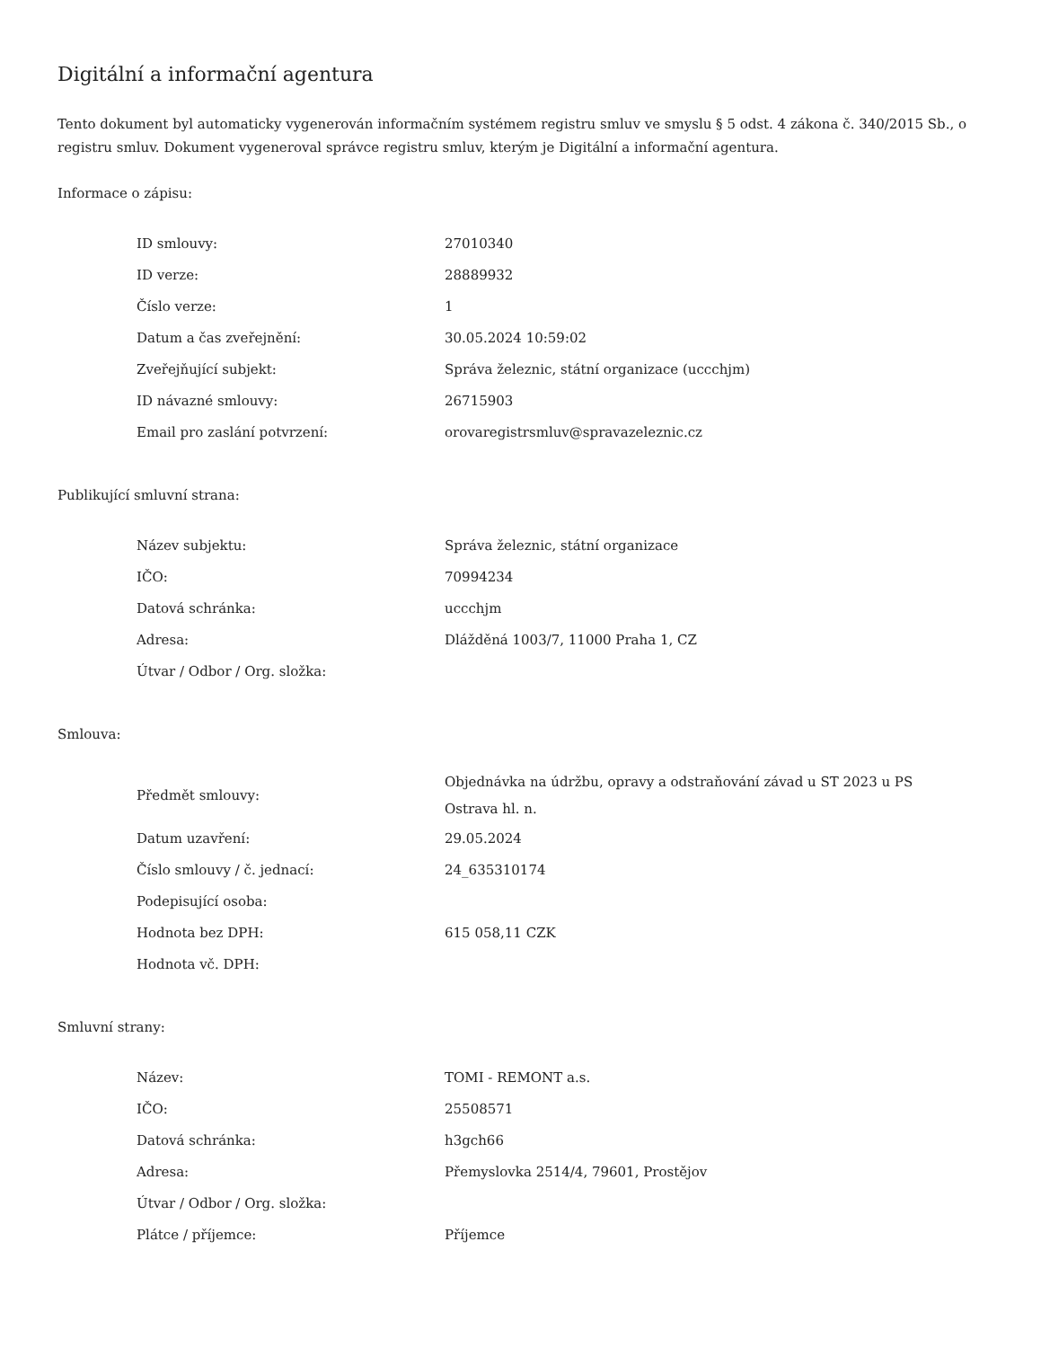Digitální a informační agentura
Tento dokument byl automaticky vygenerován informačním systémem registru smluv ve smyslu § 5 odst. 4 zákona č. 340/2015 Sb., o registru smluv. Dokument vygeneroval správce registru smluv, kterým je Digitální a informační agentura.
Informace o zápisu:
| ID smlouvy: | 27010340 |
| ID verze: | 28889932 |
| Číslo verze: | 1 |
| Datum a čas zveřejnění: | 30.05.2024 10:59:02 |
| Zveřejňující subjekt: | Správa železnic, státní organizace (uccchjm) |
| ID návazné smlouvy: | 26715903 |
| Email pro zaslání potvrzení: | orovaregistrsmluv@spravazeleznic.cz |
Publikující smluvní strana:
| Název subjektu: | Správa železnic, státní organizace |
| IČO: | 70994234 |
| Datová schránka: | uccchjm |
| Adresa: | Dlážděná 1003/7, 11000 Praha 1, CZ |
| Útvar / Odbor / Org. složka: | |
Smlouva:
| Předmět smlouvy: | Objednávka na údržbu, opravy a odstraňování závad u ST 2023 u PS Ostrava hl. n. |
| Datum uzavření: | 29.05.2024 |
| Číslo smlouvy / č. jednací: | 24_635310174 |
| Podepisující osoba: | |
| Hodnota bez DPH: | 615 058,11 CZK |
| Hodnota vč. DPH: | |
Smluvní strany:
| Název: | TOMI - REMONT a.s. |
| IČO: | 25508571 |
| Datová schránka: | h3gch66 |
| Adresa: | Přemyslovka 2514/4, 79601, Prostějov |
| Útvar / Odbor / Org. složka: | |
| Plátce / příjemce: | Příjemce |